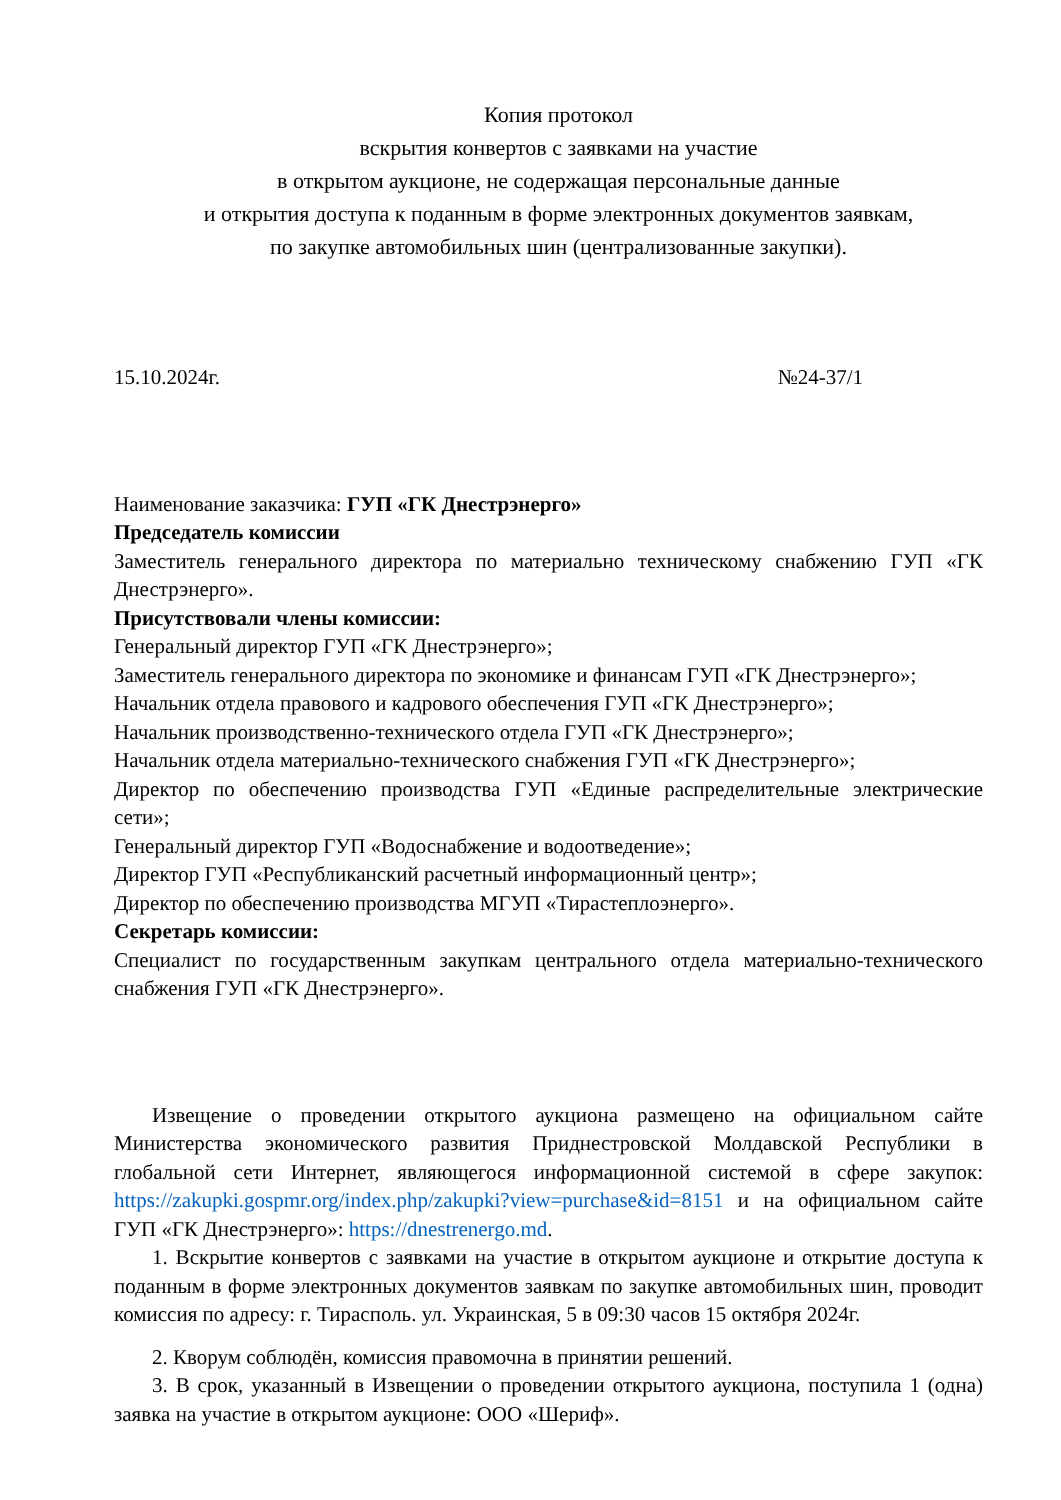Копия протокол
вскрытия конвертов с заявками на участие
в открытом аукционе, не содержащая персональные данные
и открытия доступа к поданным в форме электронных документов заявкам,
по закупке автомобильных шин (централизованные закупки).
15.10.2024г. №24-37/1
Наименование заказчика: ГУП «ГК Днестрэнерго»
Председатель комиссии
Заместитель генерального директора по материально техническому снабжению ГУП «ГК Днестрэнерго».
Присутствовали члены комиссии:
Генеральный директор ГУП «ГК Днестрэнерго»;
Заместитель генерального директора по экономике и финансам ГУП «ГК Днестрэнерго»;
Начальник отдела правового и кадрового обеспечения ГУП «ГК Днестрэнерго»;
Начальник производственно-технического отдела ГУП «ГК Днестрэнерго»;
Начальник отдела материально-технического снабжения ГУП «ГК Днестрэнерго»;
Директор по обеспечению производства ГУП «Единые распределительные электрические сети»;
Генеральный директор ГУП «Водоснабжение и водоотведение»;
Директор ГУП «Республиканский расчетный информационный центр»;
Директор по обеспечению производства МГУП «Тирастеплоэнерго».
Секретарь комиссии:
Специалист по государственным закупкам центрального отдела материально-технического снабжения ГУП «ГК Днестрэнерго».
Извещение о проведении открытого аукциона размещено на официальном сайте Министерства экономического развития Приднестровской Молдавской Республики в глобальной сети Интернет, являющегося информационной системой в сфере закупок: https://zakupki.gospmr.org/index.php/zakupki?view=purchase&id=8151 и на официальном сайте ГУП «ГК Днестрэнерго»: https://dnestrenergo.md.
1. Вскрытие конвертов с заявками на участие в открытом аукционе и открытие доступа к поданным в форме электронных документов заявкам по закупке автомобильных шин, проводит комиссия по адресу: г. Тирасполь. ул. Украинская, 5 в 09:30 часов 15 октября 2024г.
2. Кворум соблюдён, комиссия правомочна в принятии решений.
3. В срок, указанный в Извещении о проведении открытого аукциона, поступила 1 (одна) заявка на участие в открытом аукционе: ООО «Шериф».